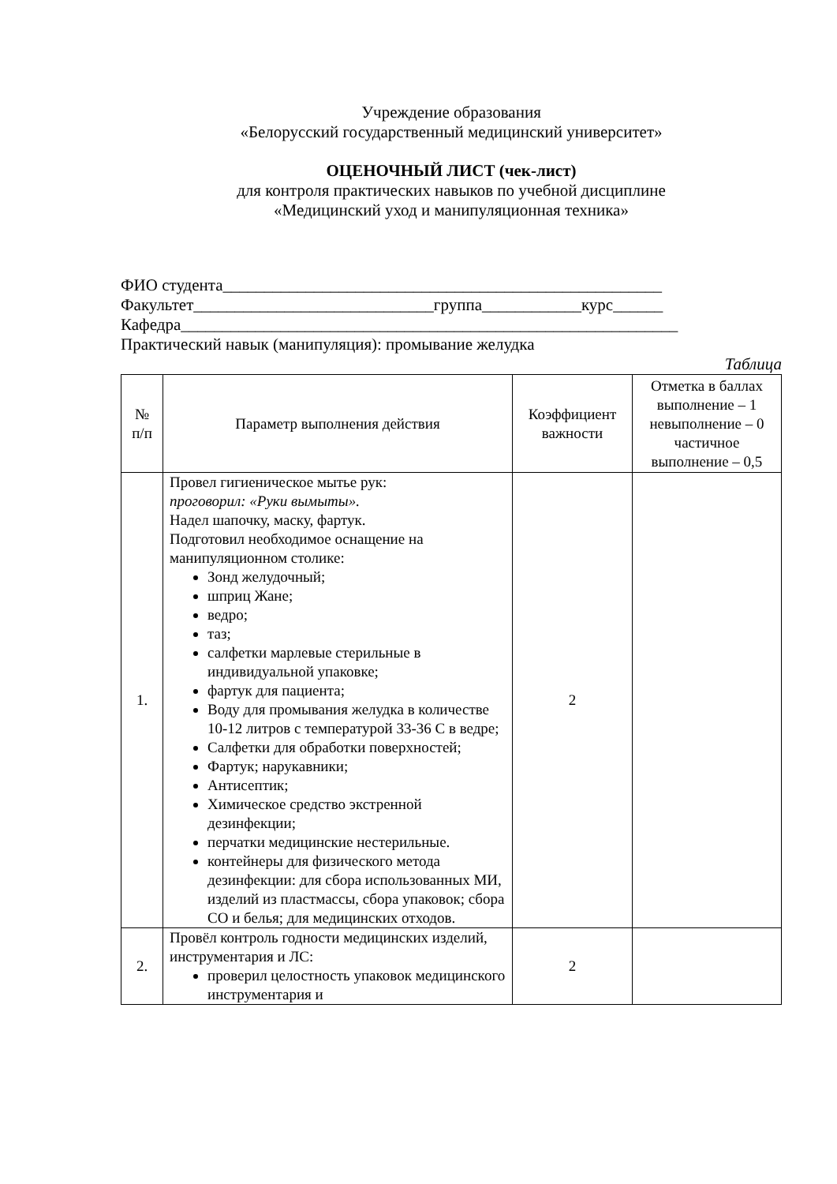Учреждение образования
«Белорусский государственный медицинский университет»
ОЦЕНОЧНЫЙ ЛИСТ (чек-лист)
для контроля практических навыков по учебной дисциплине
«Медицинский уход и манипуляционная техника»
ФИО студента_____________________________________________________
Факультет_____________________________группа____________курс______
Кафедра____________________________________________________________
Практический навык (манипуляция): промывание желудка
Таблица
| № п/п | Параметр выполнения действия | Коэффициент важности | Отметка в баллах выполнение – 1 невыполнение – 0 частичное выполнение – 0,5 |
| --- | --- | --- | --- |
| 1. | Провел гигиеническое мытье рук: проговорил: «Руки вымыты». Надел шапочку, маску, фартук. Подготовил необходимое оснащение на манипуляционном столике: Зонд желудочный; шприц Жане; ведро; таз; салфетки марлевые стерильные в индивидуальной упаковке; фартук для пациента; Воду для промывания желудка в количестве 10-12 литров с температурой 33-36 С в ведре; Салфетки для обработки поверхностей; Фартук; нарукавники; Антисептик; Химическое средство экстренной дезинфекции; перчатки медицинские нестерильные. контейнеры для физического метода дезинфекции: для сбора использованных МИ, изделий из пластмассы, сбора упаковок; сбора СО и белья; для медицинских отходов. | 2 | |
| 2. | Провёл контроль годности медицинских изделий, инструментария и ЛС: проверил целостность упаковок медицинского инструментария и | 2 | |